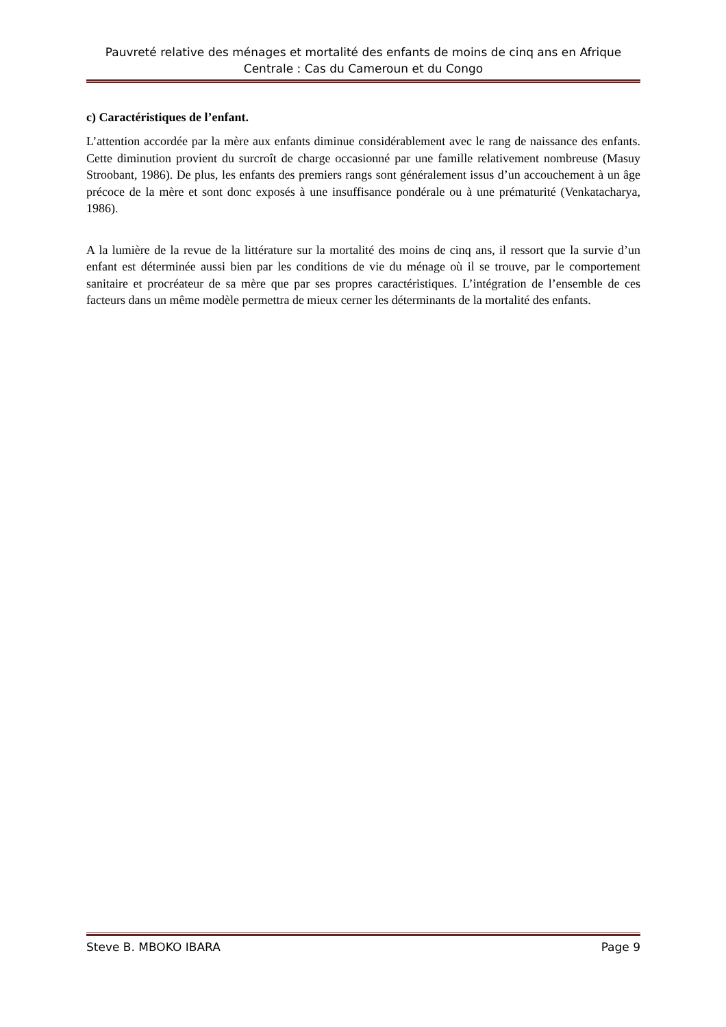Pauvreté relative des ménages et mortalité des enfants de moins de cinq ans en Afrique Centrale : Cas du Cameroun et du Congo
c) Caractéristiques de l’enfant.
L’attention accordée par la mère aux enfants diminue considérablement avec le rang de naissance des enfants. Cette diminution provient du surcroît de charge occasionné par une famille relativement nombreuse (Masuy Stroobant, 1986). De plus, les enfants des premiers rangs sont généralement issus d’un accouchement à un âge précoce de la mère et sont donc exposés à une insuffisance pondérale ou à une prématurité (Venkatacharya, 1986).
A la lumière de la revue de la littérature sur la mortalité des moins de cinq ans, il ressort que la survie d’un enfant est déterminée aussi bien par les conditions de vie du ménage où il se trouve, par le comportement sanitaire et procréateur de sa mère que par ses propres caractéristiques. L’intégration de l’ensemble de ces facteurs dans un même modèle permettra de mieux cerner les déterminants de la mortalité des enfants.
Steve B. MBOKO IBARA Page 9